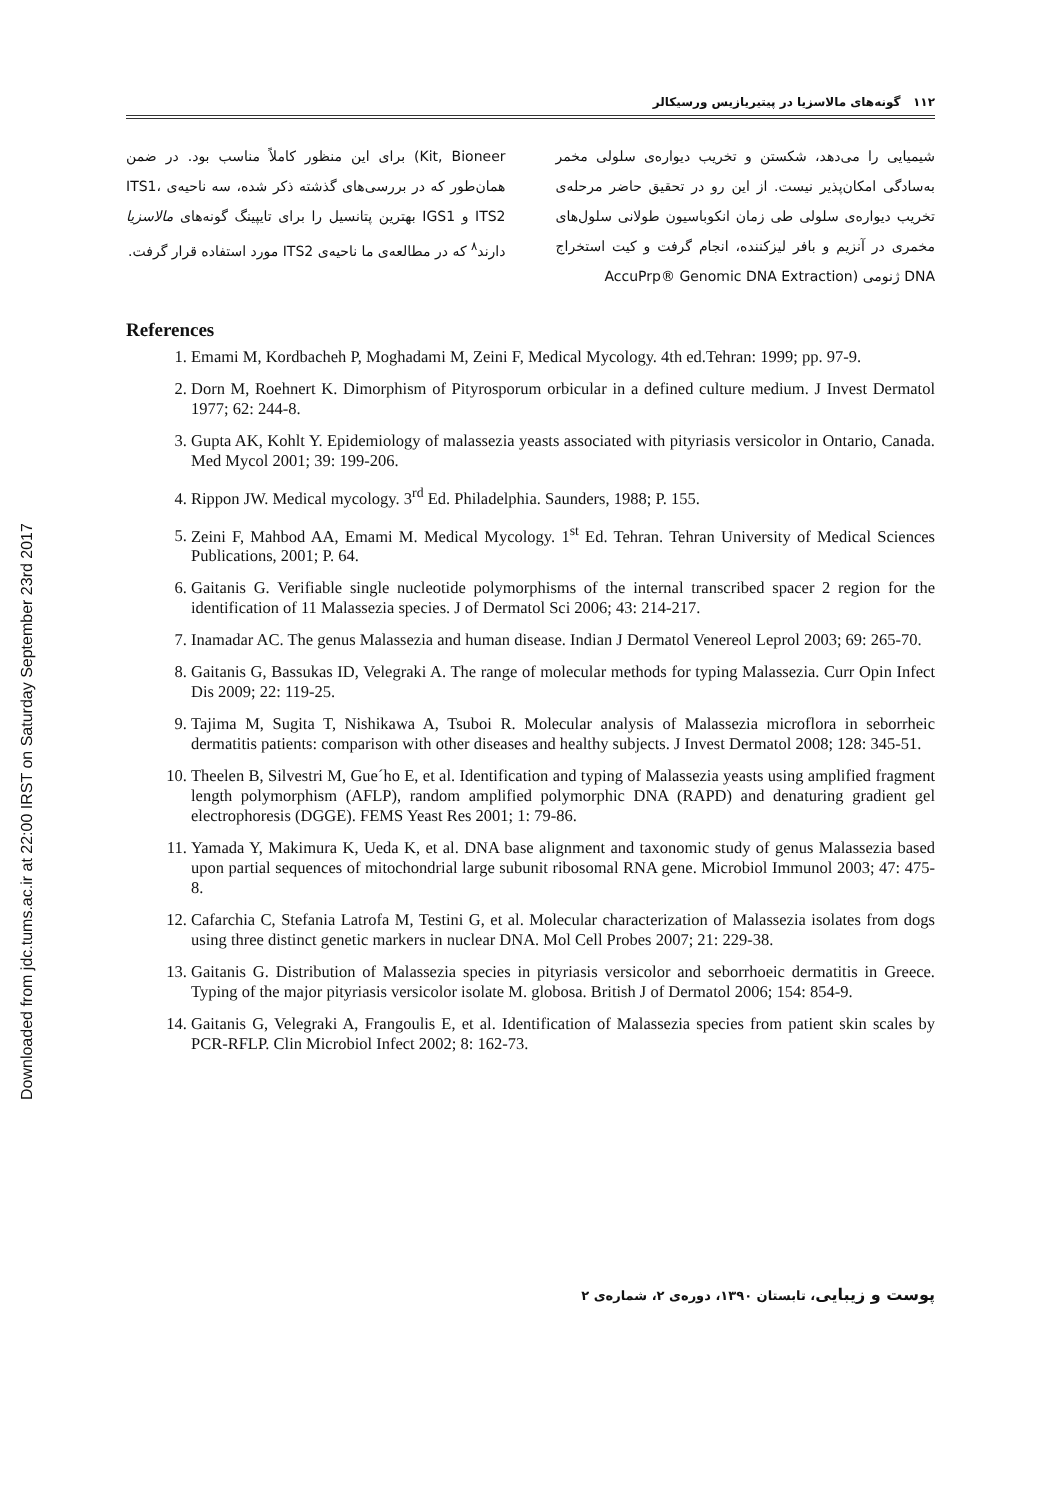Downloaded from jdc.tums.ac.ir at 22:00 IRST on Saturday September 23rd 2017
۱۱۲ گونه‌های مالاسزیا در پیتیریازیس ورسیکالر
شیمیایی را می‌دهد، شکستن و تخریب دیواره‌ی سلولی مخمر به‌سادگی امکان‌پذیر نیست. از این رو در تحقیق حاضر مرحله‌ی تخریب دیواره‌ی سلولی طی زمان انکوباسیون طولانی سلول‌های مخمری در آنزیم و بافر لیزکننده، انجام گرفت و کیت استخراج DNA ژنومی (AccuPrp® Genomic DNA Extraction
Kit, Bioneer) برای این منظور کاملاً مناسب بود. در ضمن همان‌طور که در بررسی‌های گذشته ذکر شده، سه ناحیه‌ی ITS1، ITS2 و IGS1 بهترین پتانسیل را برای تایپینگ گونه‌های مالاسزیا دارند<sup>۸</sup> که در مطالعه‌ی ما ناحیه‌ی ITS2 مورد استفاده قرار گرفت.
References
1. Emami M, Kordbacheh P, Moghadami M, Zeini F, Medical Mycology. 4th ed.Tehran: 1999; pp. 97-9.
2. Dorn M, Roehnert K. Dimorphism of Pityrosporum orbicular in a defined culture medium. J Invest Dermatol 1977; 62: 244-8.
3. Gupta AK, Kohlt Y. Epidemiology of malassezia yeasts associated with pityriasis versicolor in Ontario, Canada. Med Mycol 2001; 39: 199-206.
4. Rippon JW. Medical mycology. 3<sup>rd</sup> Ed. Philadelphia. Saunders, 1988; P. 155.
5. Zeini F, Mahbod AA, Emami M. Medical Mycology. 1<sup>st</sup> Ed. Tehran. Tehran University of Medical Sciences Publications, 2001; P. 64.
6. Gaitanis G. Verifiable single nucleotide polymorphisms of the internal transcribed spacer 2 region for the identification of 11 Malassezia species. J of Dermatol Sci 2006; 43: 214-217.
7. Inamadar AC. The genus Malassezia and human disease. Indian J Dermatol Venereol Leprol 2003; 69: 265-70.
8. Gaitanis G, Bassukas ID, Velegraki A. The range of molecular methods for typing Malassezia. Curr Opin Infect Dis 2009; 22: 119-25.
9. Tajima M, Sugita T, Nishikawa A, Tsuboi R. Molecular analysis of Malassezia microflora in seborrheic dermatitis patients: comparison with other diseases and healthy subjects. J Invest Dermatol 2008; 128: 345-51.
10. Theelen B, Silvestri M, Gue´ho E, et al. Identification and typing of Malassezia yeasts using amplified fragment length polymorphism (AFLP), random amplified polymorphic DNA (RAPD) and denaturing gradient gel electrophoresis (DGGE). FEMS Yeast Res 2001; 1: 79-86.
11. Yamada Y, Makimura K, Ueda K, et al. DNA base alignment and taxonomic study of genus Malassezia based upon partial sequences of mitochondrial large subunit ribosomal RNA gene. Microbiol Immunol 2003; 47: 475-8.
12. Cafarchia C, Stefania Latrofa M, Testini G, et al. Molecular characterization of Malassezia isolates from dogs using three distinct genetic markers in nuclear DNA. Mol Cell Probes 2007; 21: 229-38.
13. Gaitanis G. Distribution of Malassezia species in pityriasis versicolor and seborrhoeic dermatitis in Greece. Typing of the major pityriasis versicolor isolate M. globosa. British J of Dermatol 2006; 154: 854-9.
14. Gaitanis G, Velegraki A, Frangoulis E, et al. Identification of Malassezia species from patient skin scales by PCR-RFLP. Clin Microbiol Infect 2002; 8: 162-73.
پوست و زیبایی، تابستان ۱۳۹۰، دوره‌ی ۲، شماره‌ی ۲